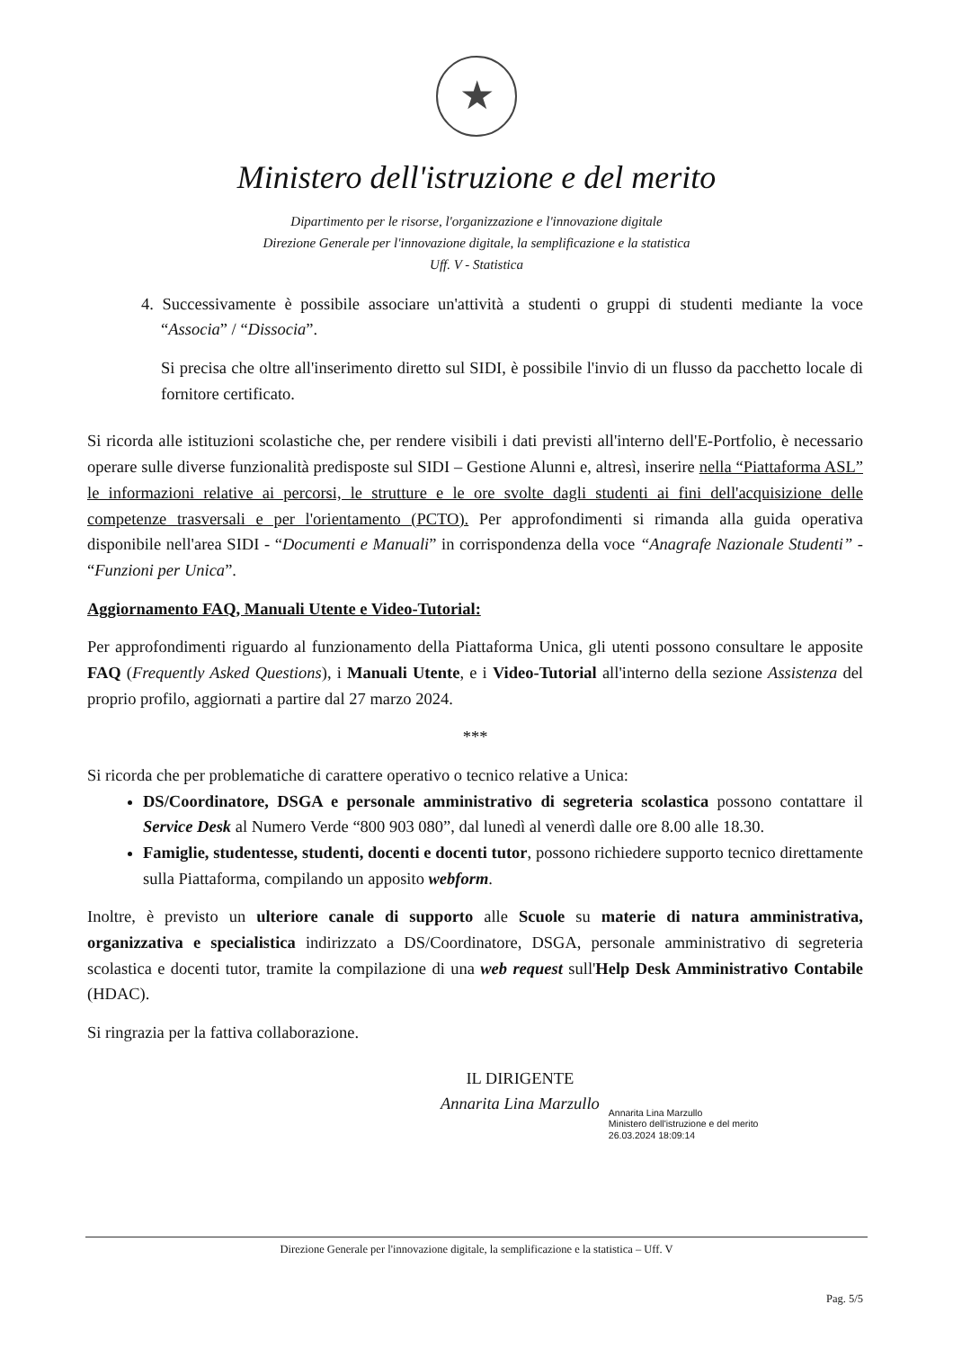★
Ministero dell'istruzione e del merito
Dipartimento per le risorse, l'organizzazione e l'innovazione digitale
Direzione Generale per l'innovazione digitale, la semplificazione e la statistica
Uff. V - Statistica
4. Successivamente è possibile associare un'attività a studenti o gruppi di studenti mediante la voce “Associa” / “Dissocia”.
Si precisa che oltre all'inserimento diretto sul SIDI, è possibile l'invio di un flusso da pacchetto locale di fornitore certificato.
Si ricorda alle istituzioni scolastiche che, per rendere visibili i dati previsti all'interno dell'E-Portfolio, è necessario operare sulle diverse funzionalità predisposte sul SIDI – Gestione Alunni e, altresì, inserire nella “Piattaforma ASL” le informazioni relative ai percorsi, le strutture e le ore svolte dagli studenti ai fini dell'acquisizione delle competenze trasversali e per l'orientamento (PCTO). Per approfondimenti si rimanda alla guida operativa disponibile nell'area SIDI - “Documenti e Manuali” in corrispondenza della voce “Anagrafe Nazionale Studenti” - “Funzioni per Unica”.
Aggiornamento FAQ, Manuali Utente e Video-Tutorial:
Per approfondimenti riguardo al funzionamento della Piattaforma Unica, gli utenti possono consultare le apposite FAQ (Frequently Asked Questions), i Manuali Utente, e i Video-Tutorial all'interno della sezione Assistenza del proprio profilo, aggiornati a partire dal 27 marzo 2024.
***
Si ricorda che per problematiche di carattere operativo o tecnico relative a Unica:
DS/Coordinatore, DSGA e personale amministrativo di segreteria scolastica possono contattare il Service Desk al Numero Verde “800 903 080”, dal lunedì al venerdì dalle ore 8.00 alle 18.30.
Famiglie, studentesse, studenti, docenti e docenti tutor, possono richiedere supporto tecnico direttamente sulla Piattaforma, compilando un apposito webform.
Inoltre, è previsto un ulteriore canale di supporto alle Scuole su materie di natura amministrativa, organizzativa e specialistica indirizzato a DS/Coordinatore, DSGA, personale amministrativo di segreteria scolastica e docenti tutor, tramite la compilazione di una web request sull'Help Desk Amministrativo Contabile (HDAC).
Si ringrazia per la fattiva collaborazione.
IL DIRIGENTE
Annarita Lina Marzullo
Annarita Lina Marzullo
Ministero dell'istruzione e del merito
26.03.2024 18:09:14
Direzione Generale per l'innovazione digitale, la semplificazione e la statistica – Uff. V
Pag. 5/5